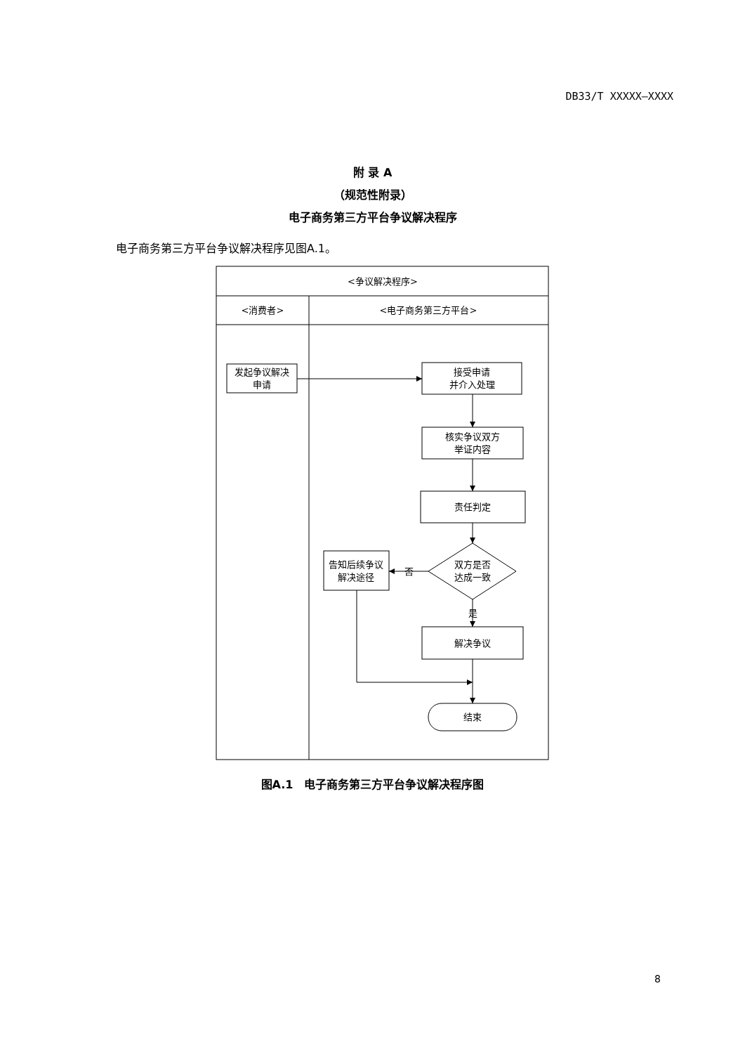DB33/T XXXXX—XXXX
附 录 A
（规范性附录）
电子商务第三方平台争议解决程序
电子商务第三方平台争议解决程序见图A.1。
<争议解决程序>
<消费者>
<电子商务第三方平台>
发起争议解决
申请
接受申请
并介入处理
核实争议双方
举证内容
责任判定
双方是否
达成一致
告知后续争议
解决途径
否
是
解决争议
结束
图A.1　电子商务第三方平台争议解决程序图
8